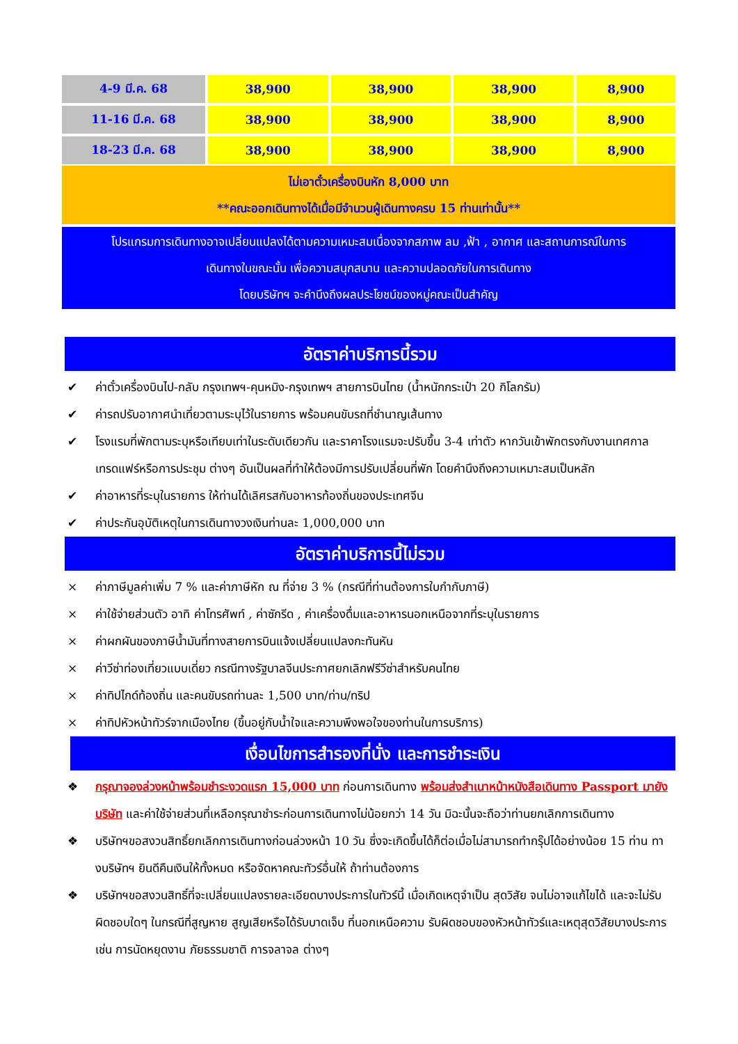| 4-9 มี.ค. 68 | 38,900 | 38,900 | 38,900 | 8,900 |
| 11-16 มี.ค. 68 | 38,900 | 38,900 | 38,900 | 8,900 |
| 18-23 มี.ค. 68 | 38,900 | 38,900 | 38,900 | 8,900 |
ไม่เอาตั๋วเครื่องบินหัก 8,000 บาท
**คณะออกเดินทางได้เมื่อมีจำนวนผู้เดินทางครบ 15 ท่านเท่านั้น**
โปรแกรมการเดินทางอาจเปลี่ยนแปลงได้ตามความเหมะสมเนื่องจากสภาพ ลม ,ฟ้า , อากาศ และสถานการณ์ในการ
เดินทางในขณะนั้น เพื่อความสนุกสนาน และความปลอดภัยในการเดินทาง
โดยบริษัทฯ จะคำนึงถึงผลประโยชน์ของหมู่คณะเป็นสำคัญ
อัตราค่าบริการนี้รวม
✔ ค่าตั๋วเครื่องบินไป-กลับ กรุงเทพฯ-คุนหมิง-กรุงเทพฯ สายการบินไทย (น้ำหนักกระเป๋า 20 กิโลกรัม)
✔ ค่ารถปรับอากาศนำเที่ยวตามระบุไว้ในรายการ พร้อมคนขับรถที่ชำนาญเส้นทาง
✔ โรงแรมที่พักตามระบุหรือเทียบเท่าในระดับเดียวกัน และราคาโรงแรมจะปรับขึ้น 3-4 เท่าตัว หากวันเข้าพักตรงกับงานเทศกาล เทรดแฟร์หรือการประชุม ต่างๆ อันเป็นผลที่ทำให้ต้องมีการปรับเปลี่ยนที่พัก โดยคำนึงถึงความเหมาะสมเป็นหลัก
✔ ค่าอาหารที่ระบุในรายการ ให้ท่านได้เลิศรสกับอาหารท้องถิ่นของประเทศจีน
✔ ค่าประกันอุบัติเหตุในการเดินทางวงเงินท่านละ 1,000,000 บาท
อัตราค่าบริการนี้ไม่รวม
× ค่าภาษีมูลค่าเพิ่ม 7 % และค่าภาษีหัก ณ ที่จ่าย 3 % (กรณีที่ท่านต้องการใบกำกับภาษี)
× ค่าใช้จ่ายส่วนตัว อาทิ ค่าโทรศัพท์ , ค่าซักรีด , ค่าเครื่องดื่มและอาหารนอกเหนือจากที่ระบุในรายการ
× ค่าผกผันของภาษีน้ำมันที่ทางสายการบินแจ้งเปลี่ยนแปลงกะทันหัน
× ค่าวีซ่าท่องเที่ยวแบบเดี่ยว กรณีทางรัฐบาลจีนประกาศยกเลิกฟรีวีซ่าสำหรับคนไทย
× ค่าทิปไกด์ท้องถิ่น และคนขับรถท่านละ 1,500 บาท/ท่าน/ทริป
× ค่าทิปหัวหน้าทัวร์จากเมืองไทย (ขึ้นอยู่กับน้ำใจและความพึงพอใจของท่านในการบริการ)
เงื่อนไขการสำรองที่นั่ง และการชำระเงิน
❖ กรุณาจองล่วงหน้าพร้อมชำระงวดแรก 15,000 บาท ก่อนการเดินทาง พร้อมส่งสำเนาหน้าหนังสือเดินทาง Passport มายังบริษัท และค่าใช้จ่ายส่วนที่เหลือกรุณาชำระก่อนการเดินทางไม่น้อยกว่า 14 วัน มิฉะนั้นจะถือว่าท่านยกเลิกการเดินทาง
❖ บริษัทฯขอสงวนสิทธิ์ยกเลิกการเดินทางก่อนล่วงหน้า 10 วัน ซึ่งจะเกิดขึ้นได้ก็ต่อเมื่อไม่สามารถทำกรุ๊ปได้อย่างน้อย 15 ท่าน ทางบริษัทฯ ยินดีคืนเงินให้ทั้งหมด หรือจัดหาคณะทัวร์อื่นให้ ถ้าท่านต้องการ
❖ บริษัทฯขอสงวนสิทธิ์ที่จะเปลี่ยนแปลงรายละเอียดบางประการในทัวร์นี้ เมื่อเกิดเหตุจำเป็น สุดวิสัย จนไม่อาจแก้ไขได้ และจะไม่รับผิดชอบใดๆ ในกรณีที่สูญหาย สูญเสียหรือได้รับบาดเจ็บ ที่นอกเหนือความ รับผิดชอบของหัวหน้าทัวร์และเหตุสุดวิสัยบางประการเช่น การนัดหยุดงาน ภัยธรรมชาติ การจลาจล ต่างๆ